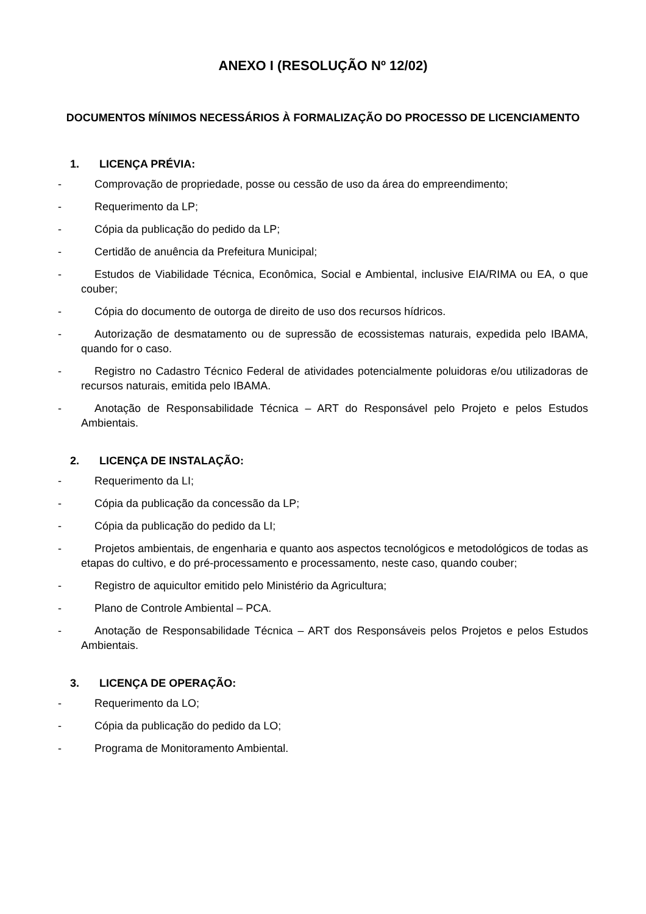ANEXO I (RESOLUÇÃO Nº 12/02)
DOCUMENTOS MÍNIMOS NECESSÁRIOS À FORMALIZAÇÃO DO PROCESSO DE LICENCIAMENTO
1. LICENÇA PRÉVIA:
- Comprovação de propriedade, posse ou cessão de uso da área do empreendimento;
- Requerimento da LP;
- Cópia da publicação do pedido da LP;
- Certidão de anuência da Prefeitura Municipal;
- Estudos de Viabilidade Técnica, Econômica, Social e Ambiental, inclusive EIA/RIMA ou EA, o que couber;
- Cópia do documento de outorga de direito de uso dos recursos hídricos.
- Autorização de desmatamento ou de supressão de ecossistemas naturais, expedida pelo IBAMA, quando for o caso.
- Registro no Cadastro Técnico Federal de atividades potencialmente poluidoras e/ou utilizadoras de recursos naturais, emitida pelo IBAMA.
- Anotação de Responsabilidade Técnica – ART do Responsável pelo Projeto e pelos Estudos Ambientais.
2. LICENÇA DE INSTALAÇÃO:
- Requerimento da LI;
- Cópia da publicação da concessão da LP;
- Cópia da publicação do pedido da LI;
- Projetos ambientais, de engenharia e quanto aos aspectos tecnológicos e metodológicos de todas as etapas do cultivo, e do pré-processamento e processamento, neste caso, quando couber;
- Registro de aquicultor emitido pelo Ministério da Agricultura;
- Plano de Controle Ambiental – PCA.
- Anotação de Responsabilidade Técnica – ART dos Responsáveis pelos Projetos e pelos Estudos Ambientais.
3. LICENÇA DE OPERAÇÃO:
- Requerimento da LO;
- Cópia da publicação do pedido da LO;
- Programa de Monitoramento Ambiental.